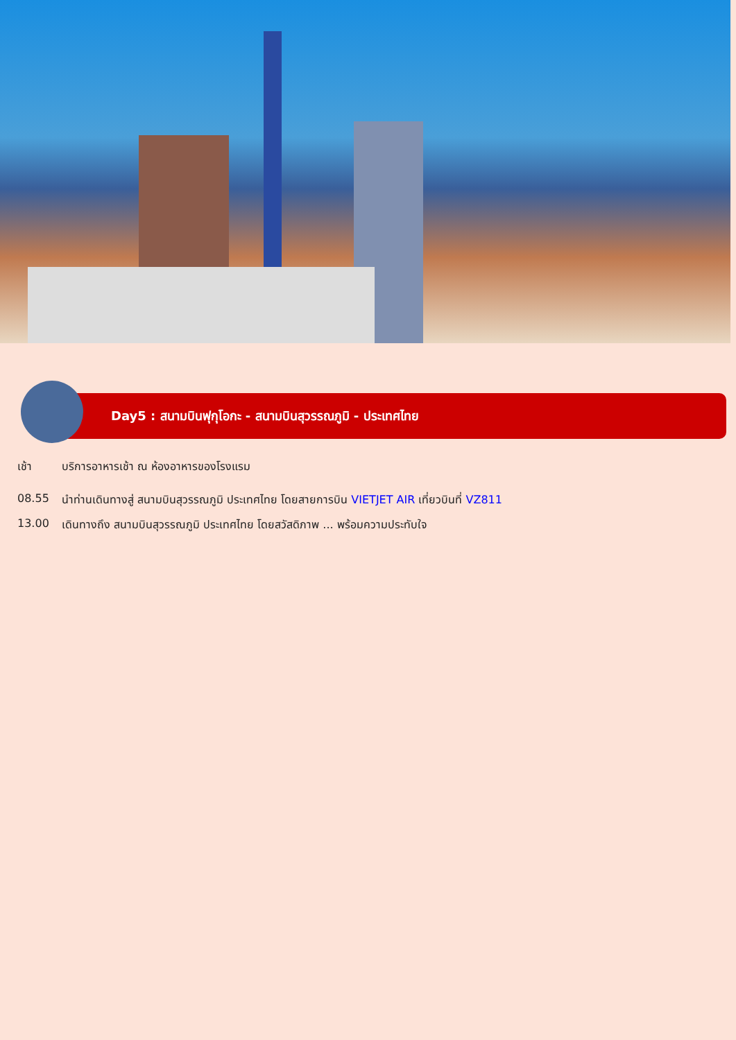Day5 : สนามบินฟุกุโอกะ - สนามบินสุวรรณภูมิ - ประเทศไทย
เช้า บริการอาหารเช้า ณ ห้องอาหารของโรงแรม
08.55 นำท่านเดินทางสู่ สนามบินสุวรรณภูมิ ประเทศไทย โดยสายการบิน VIETJET AIR เที่ยวบินที่ VZ811
13.00 เดินทางถึง สนามบินสุวรรณภูมิ ประเทศไทย โดยสวัสดิภาพ ... พร้อมความประทับใจ